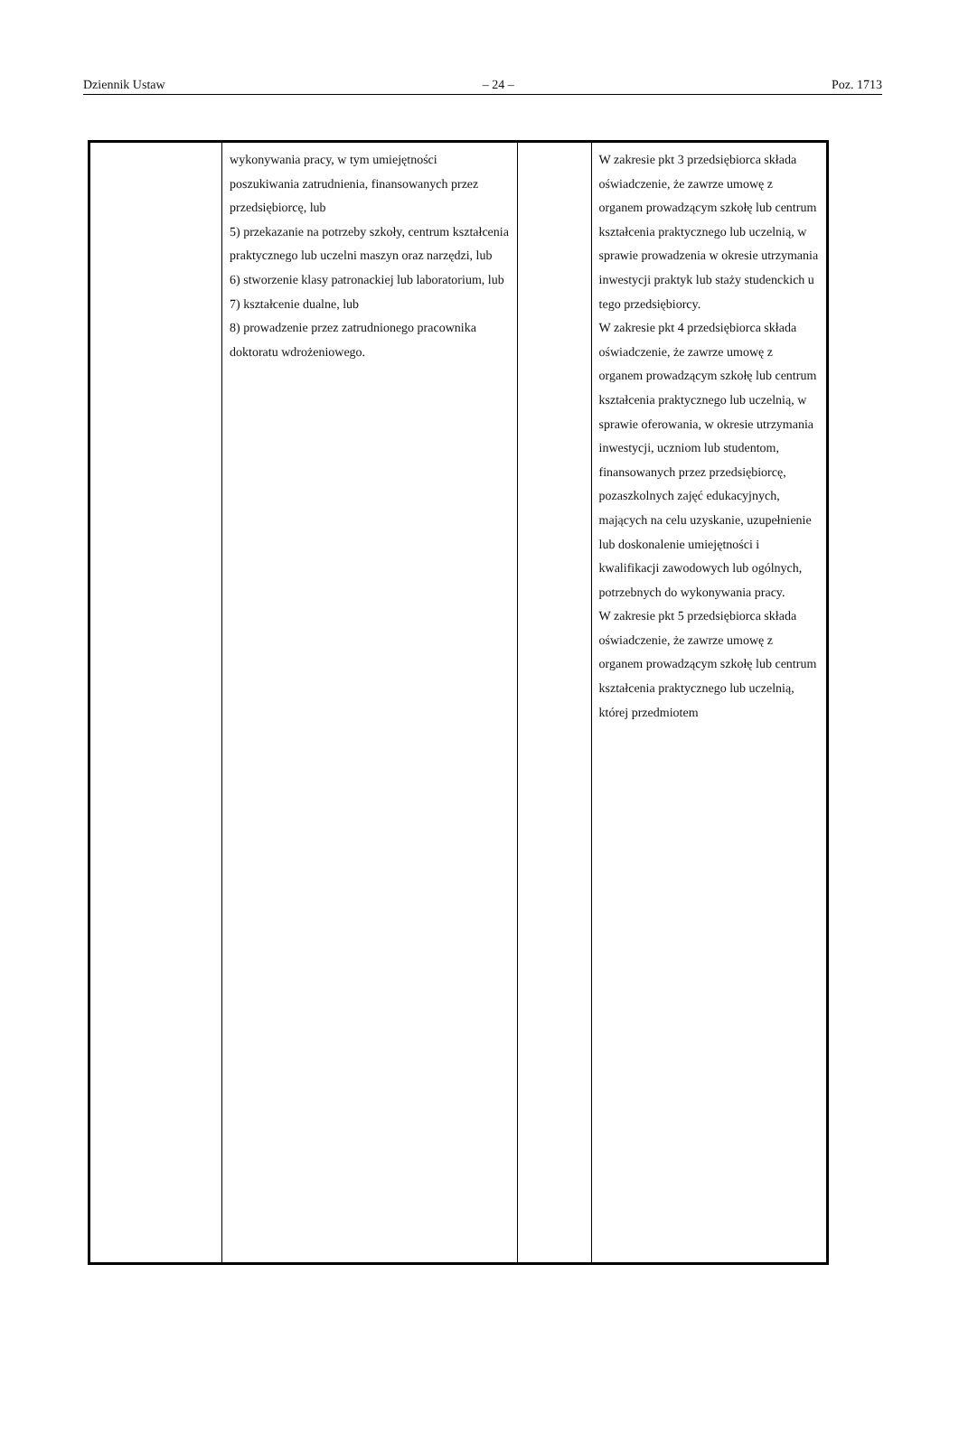Dziennik Ustaw – 24 – Poz. 1713
| | wykonywania pracy, w tym umiejętności poszukiwania zatrudnienia, finansowanych przez przedsiębiorcę, lub 5) przekazanie na potrzeby szkoły, centrum kształcenia praktycznego lub uczelni maszyn oraz narzędzi, lub 6) stworzenie klasy patronackiej lub laboratorium, lub 7) kształcenie dualne, lub 8) prowadzenie przez zatrudnionego pracownika doktoratu wdrożeniowego. | | W zakresie pkt 3 przedsiębiorca składa oświadczenie, że zawrze umowę z organem prowadzącym szkołę lub centrum kształcenia praktycznego lub uczelnią, w sprawie prowadzenia w okresie utrzymania inwestycji praktyk lub staży studenckich u tego przedsiębiorcy. W zakresie pkt 4 przedsiębiorca składa oświadczenie, że zawrze umowę z organem prowadzącym szkołę lub centrum kształcenia praktycznego lub uczelnią, w sprawie oferowania, w okresie utrzymania inwestycji, uczniom lub studentom, finansowanych przez przedsiębiorcę, pozaszkolnych zajęć edukacyjnych, mających na celu uzyskanie, uzupełnienie lub doskonalenie umiejętności i kwalifikacji zawodowych lub ogólnych, potrzebnych do wykonywania pracy. W zakresie pkt 5 przedsiębiorca składa oświadczenie, że zawrze umowę z organem prowadzącym szkołę lub centrum kształcenia praktycznego lub uczelnią, której przedmiotem |